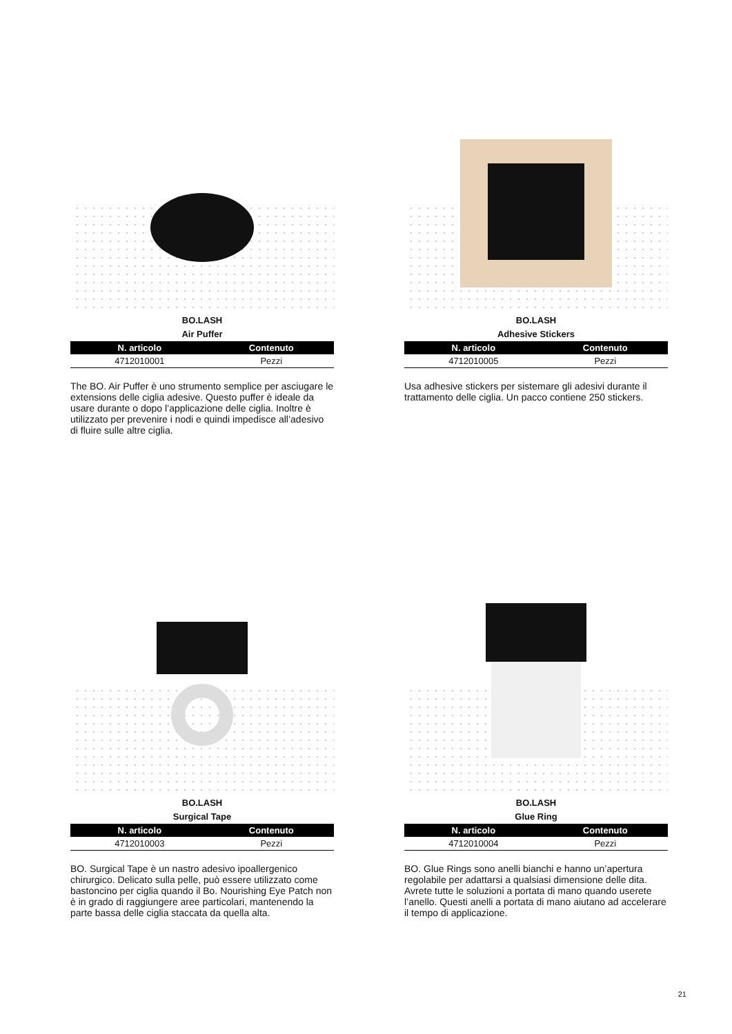BO.LASH
Air Puffer
| N. articolo | Contenuto |
| --- | --- |
| 4712010001 | Pezzi |
The BO. Air Puffer è uno strumento semplice per asciugare le extensions delle ciglia adesive. Questo puffer è ideale da usare durante o dopo l’applicazione delle ciglia. Inoltre è utilizzato per prevenire i nodi e quindi impedisce all’adesivo di fluire sulle altre ciglia.
BO.LASH
Adhesive Stickers
| N. articolo | Contenuto |
| --- | --- |
| 4712010005 | Pezzi |
Usa adhesive stickers per sistemare gli adesivi durante il trattamento delle ciglia. Un pacco contiene 250 stickers.
BO.LASH
Surgical Tape
| N. articolo | Contenuto |
| --- | --- |
| 4712010003 | Pezzi |
BO. Surgical Tape è un nastro adesivo ipoallergenico chirurgico. Delicato sulla pelle, può essere utilizzato come bastoncino per ciglia quando il Bo. Nourishing Eye Patch non è in grado di raggiungere aree particolari, mantenendo la parte bassa delle ciglia staccata da quella alta.
BO.LASH
Glue Ring
| N. articolo | Contenuto |
| --- | --- |
| 4712010004 | Pezzi |
BO. Glue Rings sono anelli bianchi e hanno un’apertura regolabile per adattarsi a qualsiasi dimensione delle dita. Avrete tutte le soluzioni a portata di mano quando userete l’anello. Questi anelli a portata di mano aiutano ad accelerare il tempo di applicazione.
21